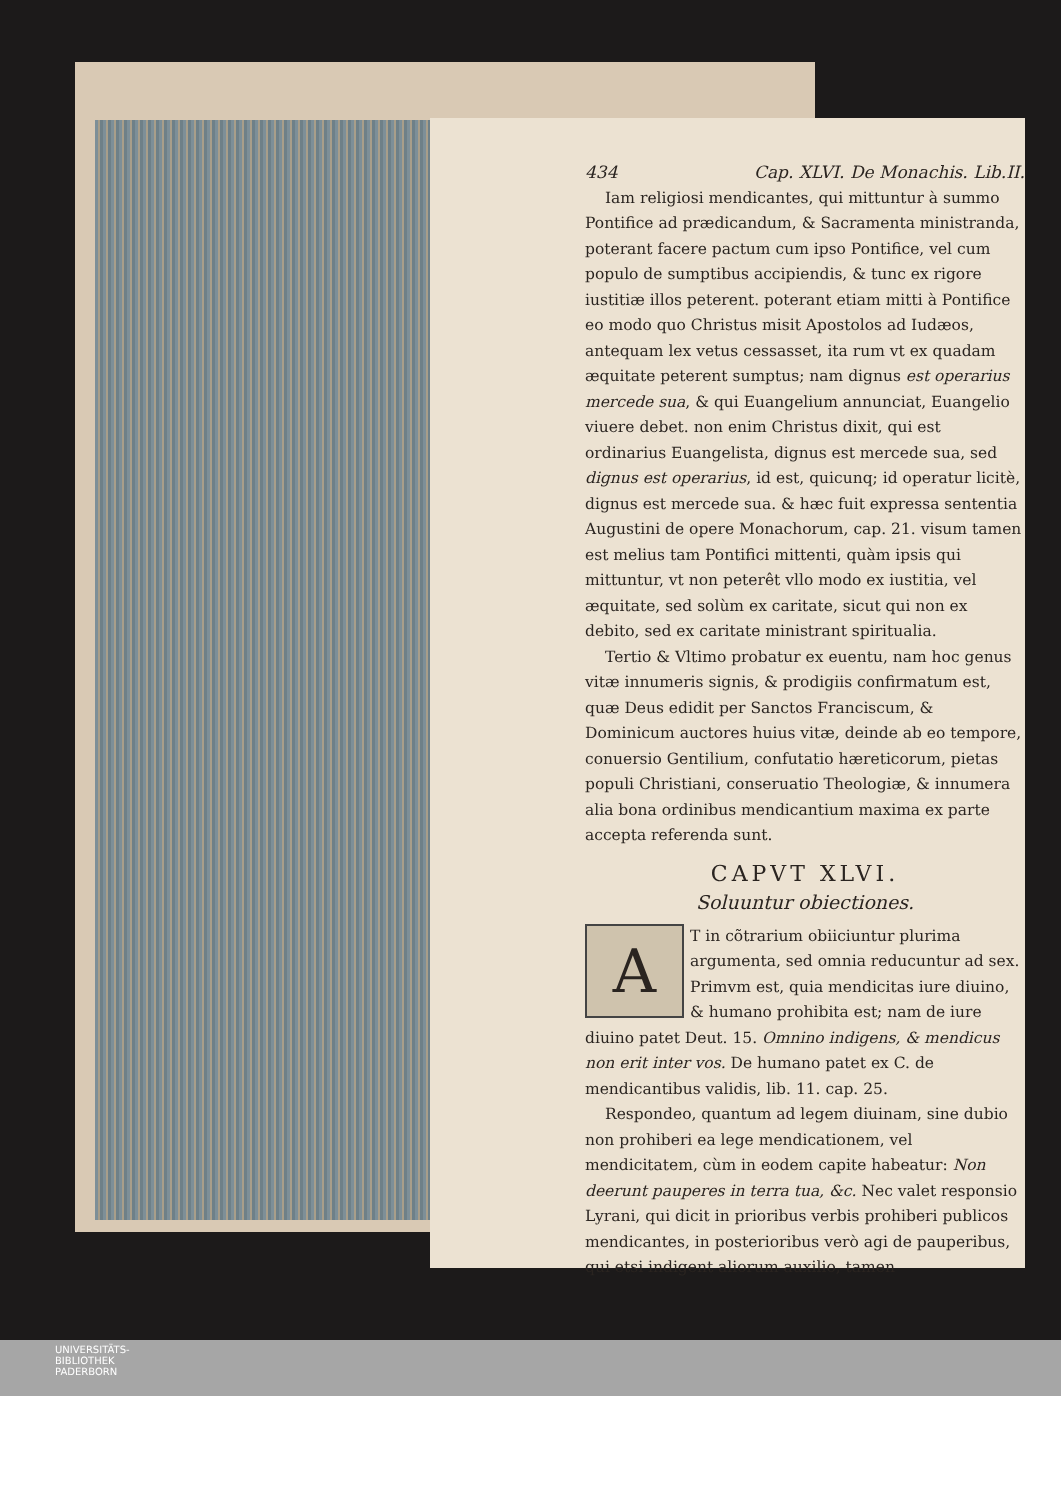434 Cap. XLVI. De Monachis. Lib.II.
Iam religiosi mendicantes, qui mittuntur à summo Pontifice ad prædicandum, & Sacramenta ministranda, poterant facere pactum cum ipso Pontifice, vel cum populo de sumptibus accipiendis, & tunc ex rigore iustitiæ illos peterent. poterant etiam mitti à Pontifice eo modo quo Christus misit Apostolos ad Iudæos, antequam lex vetus cessasset, ita rum vt ex quadam æquitate peterent sumptus; nam dignus est operarius mercede sua, & qui Euangelium annunciat, Euangelio viuere debet. non enim Christus dixit, qui est ordinarius Euangelista, dignus est mercede sua, sed dignus est operarius, id est, quicunq; id operatur licitè, dignus est mercede sua. & hæc fuit expressa sententia Augustini de opere Monachorum, cap. 21. visum tamen est melius tam Pontifici mittenti, quàm ipsis qui mittuntur, vt non peterêt vllo modo ex iustitia, vel æquitate, sed solùm ex caritate, sicut qui non ex debito, sed ex caritate ministrant spiritualia.
Tertio & Vltimo probatur ex euentu, nam hoc genus vitæ innumeris signis, & prodigiis confirmatum est, quæ Deus edidit per Sanctos Franciscum, & Dominicum auctores huius vitæ, deinde ab eo tempore, conuersio Gentilium, confutatio hæreticorum, pietas populi Christiani, conseruatio Theologiæ, & innumera alia bona ordinibus mendicantium maxima ex parte accepta referenda sunt.
CAPVT XLVI.
Soluuntur obiectiones.
A
T in cõtrarium obiiciuntur plurima argumenta, sed omnia reducuntur ad sex. Primvm est, quia mendicitas iure diuino, & humano prohibita est; nam de iure diuino patet Deut. 15. Omnino indigens, & mendicus non erit inter vos. De humano patet ex C. de mendicantibus validis, lib. 11. cap. 25.
Respondeo, quantum ad legem diuinam, sine dubio non prohiberi ea lege mendicationem, vel mendicitatem, cùm in eodem capite habeatur: Non deerunt pauperes in terra tua, &c. Nec valet responsio Lyrani, qui dicit in prioribus verbis prohiberi publicos mendicantes, in posterioribus verò agi de pauperibus, qui etsi indigent aliorum auxilio, tamen
UNIVERSITÄTS-
BIBLIOTHEK
PADERBORN